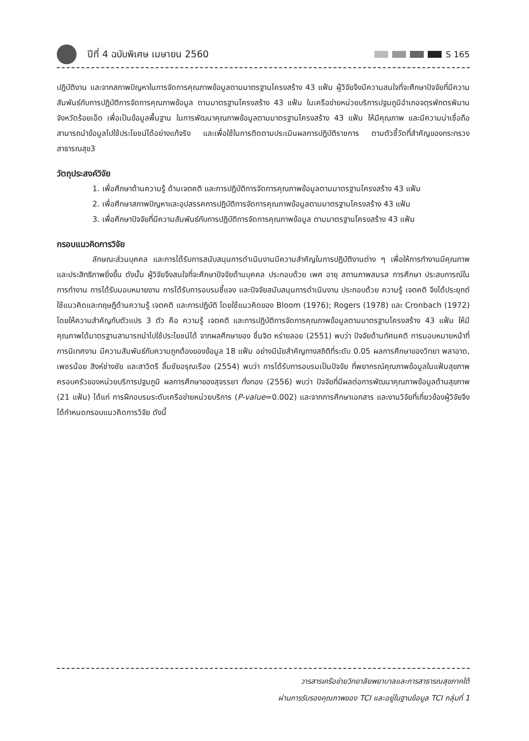ปีที่ 4 ฉบับพิเศษ เมษายน 2560 S 165
ปฏิบัติงาน และจากสภาพปัญหาในการจัดการคุณภาพข้อมูลตามมาตรฐานโครงสร้าง 43 แฟ้ม ผู้วิจัยจึงมีความสนใจที่จะศึกษาปัจจัยที่มีความสัมพันธ์กับการปฏิบัติการจัดการคุณภาพข้อมูล ตามมาตรฐานโครงสร้าง 43 แฟ้ม ในเครือข่ายหน่วยบริการปฐมภูมิอำเภอจตุรพักตรพิมาน จังหวัดร้อยเอ็ด เพื่อเป็นข้อมูลพื้นฐาน ในการพัฒนาคุณภาพข้อมูลตามมาตรฐานโครงสร้าง 43 แฟ้ม ให้มีคุณภาพ และมีความน่าเชื่อถือ สามารถนำข้อมูลไปใช้ประโยชน์ได้อย่างแท้จริง และเพื่อใช้ในการติดตามประเมินผลการปฏิบัติราชการ ตามตัวชี้วัดที่สำคัญของกระทรวงสาธารณสุข3
วัตถุประสงค์วิจัย
1. เพื่อศึกษาด้านความรู้ ด้านเจตคติ และการปฏิบัติการจัดการคุณภาพข้อมูลตามมาตรฐานโครงสร้าง 43 แฟ้ม
2. เพื่อศึกษาสภาพปัญหาและอุปสรรคการปฏิบัติการจัดการคุณภาพข้อมูลตามมาตรฐานโครงสร้าง 43 แฟ้ม
3. เพื่อศึกษาปัจจัยที่มีความสัมพันธ์กับการปฏิบัติการจัดการคุณภาพข้อมูล ตามมาตรฐานโครงสร้าง 43 แฟ้ม
กรอบแนวคิดการวิจัย
ลักษณะส่วนบุคคล และการได้รับการสนับสนุนการดำเนินงานมีความสำคัญในการปฏิบัติงานต่าง ๆ เพื่อให้การทำงานมีคุณภาพ และประสิทธิภาพยิ่งขึ้น ดังนั้น ผู้วิจัยจึงสนใจที่จะศึกษาปัจจัยด้านบุคคล ประกอบด้วย เพศ อายุ สถานภาพสมรส การศึกษา ประสบการณ์ในการทำงาน การได้รับมอบหมายงาน การได้รับการอบรมชี้แจง และปัจจัยสนับสนุนการดำเนินงาน ประกอบด้วย ความรู้ เจตคติ จึงได้ประยุกต์ใช้แนวคิดและทฤษฎีด้านความรู้ เจตคติ และการปฏิบัติ โดยใช้แนวคิดของ Bloom (1976); Rogers (1978) และ Cronbach (1972) โดยให้ความสำคัญกับตัวแปร 3 ตัว คือ ความรู้ เจตคติ และการปฏิบัติการจัดการคุณภาพข้อมูลตามมาตรฐานโครงสร้าง 43 แฟ้ม ให้มีคุณภาพได้มาตรฐานสามารถนำไปใช้ประโยชน์ได้ จากผลศึกษาของ ชื่นจิต หร่ายลอย (2551) พบว่า ปัจจัยด้านทัศนคติ การมอบหมายหน้าที่ การนิเทศงาน มีความสัมพันธ์กับความถูกต้องของข้อมูล 18 แฟ้ม อย่างมีนัยสำคัญทางสถิติที่ระดับ 0.05 ผลการศึกษาของวิทยา พลาอาด, เพชรน้อย สิงห์ช่างชัย และสาวิตรี ลิ้มชัยอรุณเรือง (2554) พบว่า การได้รับการอบรมเป็นปัจจัย ที่พยากรณ์คุณภาพข้อมูลในแฟ้มสุขภาพครอบครัวของหน่วยบริการปฐมภูมิ ผลการศึกษาของสุจรรยา ทั่งทอง (2556) พบว่า ปัจจัยที่มีผลต่อการพัฒนาคุณภาพข้อมูลด้านสุขภาพ (21 แฟ้ม) ได้แก่ การฝึกอบรมระดับเครือข่ายหน่วยบริการ (P-value=0.002) และจากการศึกษาเอกสาร และงานวิจัยที่เกี่ยวข้องผู้วิจัยจึงได้กำหนดกรอบแนวคิดการวิจัย ดังนี้
วารสารเครือข่ายวิทยาลัยพยาบาลและการสาธารณสุขภาคใต้
ผ่านการรับรองคุณภาพของ TCI และอยู่ในฐานข้อมูล TCI กลุ่มที่ 1